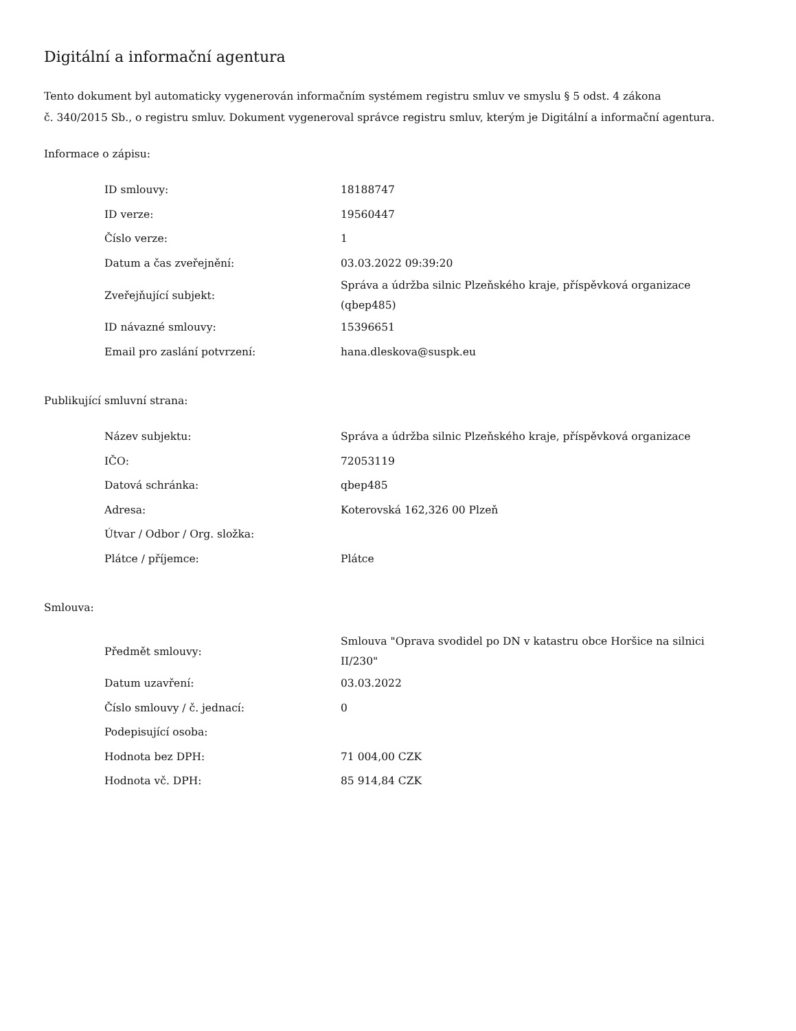Digitální a informační agentura
Tento dokument byl automaticky vygenerován informačním systémem registru smluv ve smyslu § 5 odst. 4 zákona
č. 340/2015 Sb., o registru smluv. Dokument vygeneroval správce registru smluv, kterým je Digitální a informační agentura.
Informace o zápisu:
| ID smlouvy: | 18188747 |
| ID verze: | 19560447 |
| Číslo verze: | 1 |
| Datum a čas zveřejnění: | 03.03.2022 09:39:20 |
| Zveřejňující subjekt: | Správa a údržba silnic Plzeňského kraje, příspěvková organizace (qbep485) |
| ID návazné smlouvy: | 15396651 |
| Email pro zaslání potvrzení: | hana.dleskova@suspk.eu |
Publikující smluvní strana:
| Název subjektu: | Správa a údržba silnic Plzeňského kraje, příspěvková organizace |
| IČO: | 72053119 |
| Datová schránka: | qbep485 |
| Adresa: | Koterovská 162,326 00 Plzeň |
| Útvar / Odbor / Org. složka: | |
| Plátce / příjemce: | Plátce |
Smlouva:
| Předmět smlouvy: | Smlouva "Oprava svodidel po DN v katastru obce Horšice na silnici II/230" |
| Datum uzavření: | 03.03.2022 |
| Číslo smlouvy / č. jednací: | 0 |
| Podepisující osoba: | |
| Hodnota bez DPH: | 71 004,00 CZK |
| Hodnota vč. DPH: | 85 914,84 CZK |